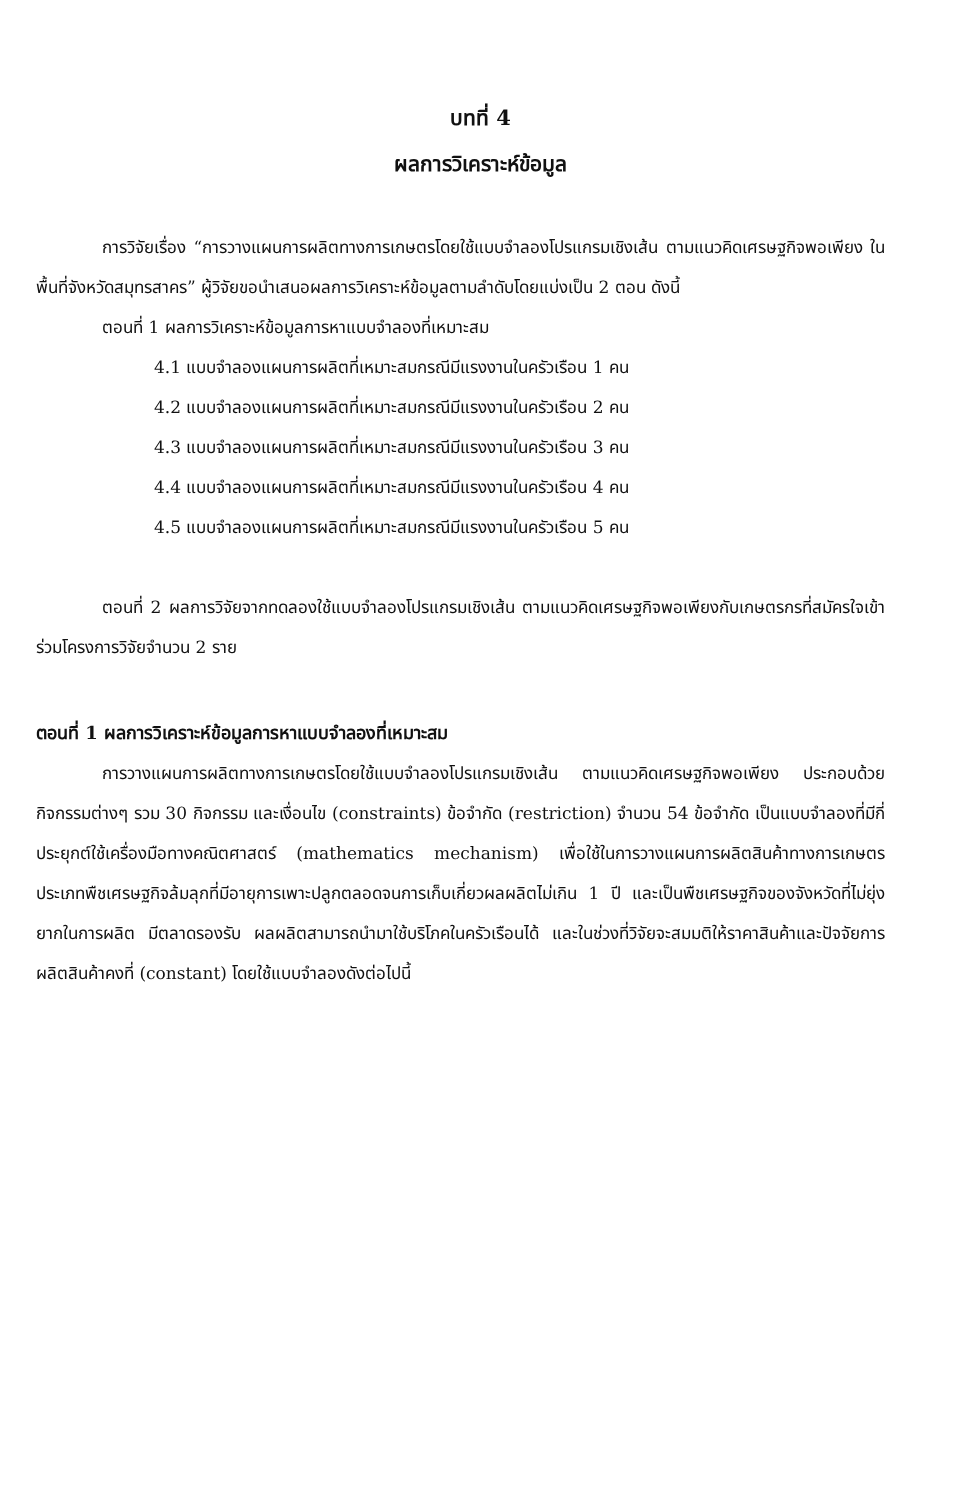บทที่ 4
ผลการวิเคราะห์ข้อมูล
การวิจัยเรื่อง “การวางแผนการผลิตทางการเกษตรโดยใช้แบบจำลองโปรแกรมเชิงเส้น ตามแนวคิดเศรษฐกิจพอเพียง ในพื้นที่จังหวัดสมุทรสาคร” ผู้วิจัยขอนำเสนอผลการวิเคราะห์ข้อมูลตามลำดับโดยแบ่งเป็น 2 ตอน ดังนี้
ตอนที่ 1 ผลการวิเคราะห์ข้อมูลการหาแบบจำลองที่เหมาะสม
4.1 แบบจำลองแผนการผลิตที่เหมาะสมกรณีมีแรงงานในครัวเรือน 1 คน
4.2 แบบจำลองแผนการผลิตที่เหมาะสมกรณีมีแรงงานในครัวเรือน 2 คน
4.3 แบบจำลองแผนการผลิตที่เหมาะสมกรณีมีแรงงานในครัวเรือน 3 คน
4.4 แบบจำลองแผนการผลิตที่เหมาะสมกรณีมีแรงงานในครัวเรือน 4 คน
4.5 แบบจำลองแผนการผลิตที่เหมาะสมกรณีมีแรงงานในครัวเรือน 5 คน
ตอนที่ 2 ผลการวิจัยจากทดลองใช้แบบจำลองโปรแกรมเชิงเส้น ตามแนวคิดเศรษฐกิจพอเพียงกับเกษตรกรที่สมัครใจเข้าร่วมโครงการวิจัยจำนวน 2 ราย
ตอนที่ 1 ผลการวิเคราะห์ข้อมูลการหาแบบจำลองที่เหมาะสม
การวางแผนการผลิตทางการเกษตรโดยใช้แบบจำลองโปรแกรมเชิงเส้น ตามแนวคิดเศรษฐกิจพอเพียง ประกอบด้วยกิจกรรมต่างๆ รวม 30 กิจกรรม และเงื่อนไข (constraints) ข้อจำกัด (restriction) จำนวน 54 ข้อจำกัด เป็นแบบจำลองที่มีกี่ประยุกต์ใช้เครื่องมือทางคณิตศาสตร์ (mathematics mechanism) เพื่อใช้ในการวางแผนการผลิตสินค้าทางการเกษตรประเภทพืชเศรษฐกิจล้มลุกที่มีอายุการเพาะปลูกตลอดจนการเก็บเกี่ยวผลผลิตไม่เกิน 1 ปี และเป็นพืชเศรษฐกิจของจังหวัดที่ไม่ยุ่งยากในการผลิต มีตลาดรองรับ ผลผลิตสามารถนำมาใช้บริโภคในครัวเรือนได้ และในช่วงที่วิจัยจะสมมติให้ราคาสินค้าและปัจจัยการผลิตสินค้าคงที่ (constant) โดยใช้แบบจำลองดังต่อไปนี้